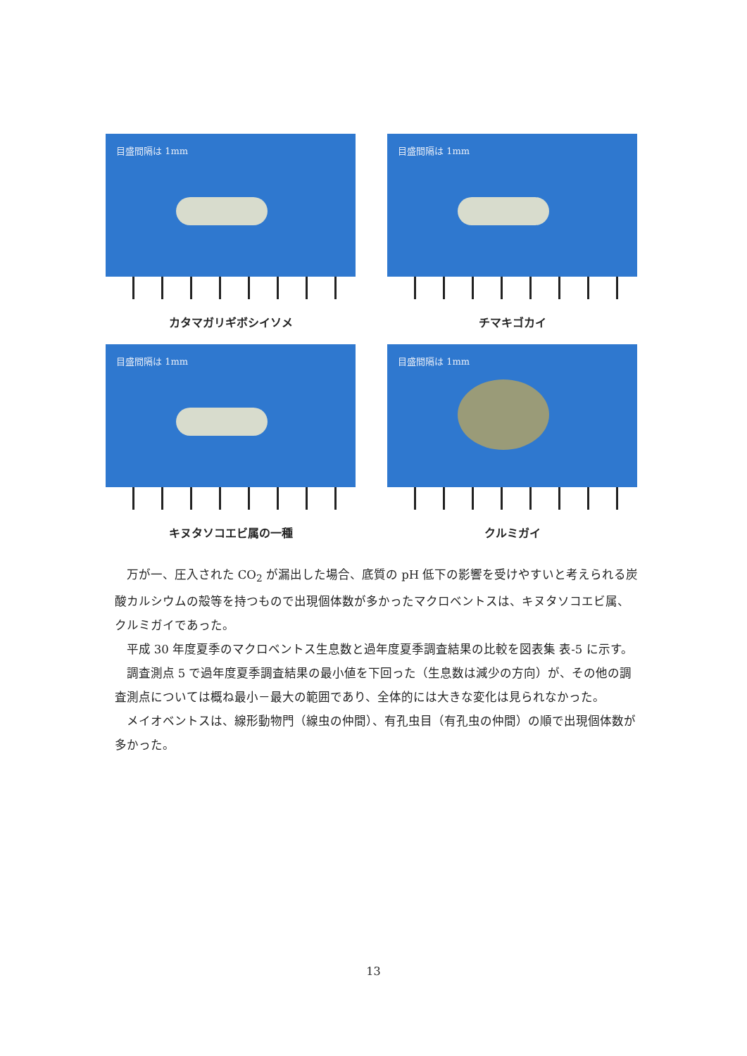目盛間隔は 1mm
カタマガリギボシイソメ
目盛間隔は 1mm
チマキゴカイ
目盛間隔は 1mm
キヌタソコエビ属の一種
目盛間隔は 1mm
クルミガイ
万が一、圧入された CO<sub>2</sub> が漏出した場合、底質の pH 低下の影響を受けやすいと考えられる炭酸カルシウムの殻等を持つもので出現個体数が多かったマクロベントスは、キヌタソコエビ属、クルミガイであった。
平成 30 年度夏季のマクロベントス生息数と過年度夏季調査結果の比較を図表集 表-5 に示す。
調査測点 5 で過年度夏季調査結果の最小値を下回った（生息数は減少の方向）が、その他の調査測点については概ね最小－最大の範囲であり、全体的には大きな変化は見られなかった。
メイオベントスは、線形動物門（線虫の仲間）、有孔虫目（有孔虫の仲間）の順で出現個体数が多かった。
13